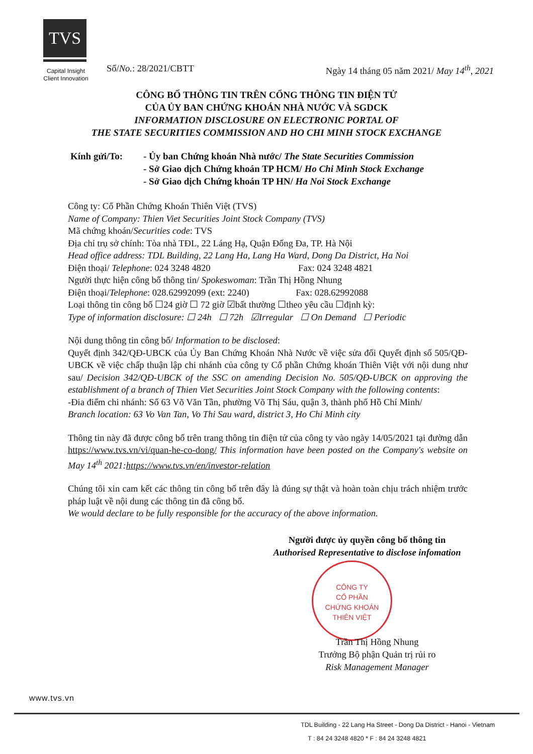TVS
Capital Insight
Client Innovation
Số/No.: 28/2021/CBTT Ngày 14 tháng 05 năm 2021/ May 14<sup>th</sup>, 2021
CÔNG BỐ THÔNG TIN TRÊN CỔNG THÔNG TIN ĐIỆN TỬ
CỦA ỦY BAN CHỨNG KHOÁN NHÀ NƯỚC VÀ SGDCK
INFORMATION DISCLOSURE ON ELECTRONIC PORTAL OF
THE STATE SECURITIES COMMISSION AND HO CHI MINH STOCK EXCHANGE
Kính gửi/To: - Ủy ban Chứng khoán Nhà nước/ The State Securities Commission
- Sở Giao dịch Chứng khoán TP HCM/ Ho Chi Minh Stock Exchange
- Sở Giao dịch Chứng khoán TP HN/ Ha Noi Stock Exchange
Công ty: Cổ Phần Chứng Khoán Thiên Việt (TVS)
Name of Company: Thien Viet Securities Joint Stock Company (TVS)
Mã chứng khoán/Securities code: TVS
Địa chỉ trụ sở chính: Tòa nhà TĐL, 22 Láng Hạ, Quận Đống Đa, TP. Hà Nội
Head office address: TDL Building, 22 Lang Ha, Lang Ha Ward, Dong Da District, Ha Noi
Điện thoại/ Telephone: 024 3248 4820 Fax: 024 3248 4821
Người thực hiện công bố thông tin/ Spokeswoman: Trần Thị Hồng Nhung
Điện thoại/Telephone: 028.62992099 (ext: 2240) Fax: 028.62992088
Loại thông tin công bố ☐24 giờ ☐ 72 giờ ☑bất thường ☐theo yêu cầu ☐định kỳ:
Type of information disclosure: ☐ 24h ☐ 72h ☑Irregular ☐ On Demand ☐ Periodic
Nội dung thông tin công bố/ Information to be disclosed:
Quyết định 342/QĐ-UBCK của Ủy Ban Chứng Khoán Nhà Nước về việc sửa đổi Quyết định số 505/QĐ-UBCK về việc chấp thuận lập chi nhánh của công ty Cổ phần Chứng khoán Thiên Việt với nội dung như sau/ Decision 342/QĐ-UBCK of the SSC on amending Decision No. 505/QĐ-UBCK on approving the establishment of a branch of Thien Viet Securities Joint Stock Company with the following contents:
-Đia điểm chi nhánh: Số 63 Võ Văn Tần, phường Võ Thị Sáu, quận 3, thành phố Hồ Chí Minh/
Branch location: 63 Vo Van Tan, Vo Thi Sau ward, district 3, Ho Chi Minh city
Thông tin này đã được công bố trên trang thông tin điện tử của công ty vào ngày 14/05/2021 tại đường dẫn https://www.tvs.vn/vi/quan-he-co-dong/ This information have been posted on the Company's website on May 14<sup>th</sup> 2021:https://www.tvs.vn/en/investor-relation
Chúng tôi xin cam kết các thông tin công bố trên đây là đúng sự thật và hoàn toàn chịu trách nhiệm trước pháp luật về nội dung các thông tin đã công bố.
We would declare to be fully responsible for the accuracy of the above information.
Người được ủy quyền công bố thông tin
Authorised Representative to disclose infomation
CÔNG TY
CỔ PHẦN
CHỨNG KHOÁN
THIÊN VIỆT
Trần Thị Hồng Nhung
Trưởng Bộ phận Quản trị rủi ro
Risk Management Manager
www.tvs.vn
TDL Building - 22 Lang Ha Street - Dong Da District - Hanoi - Vietnam
T : 84 24 3248 4820 * F : 84 24 3248 4821